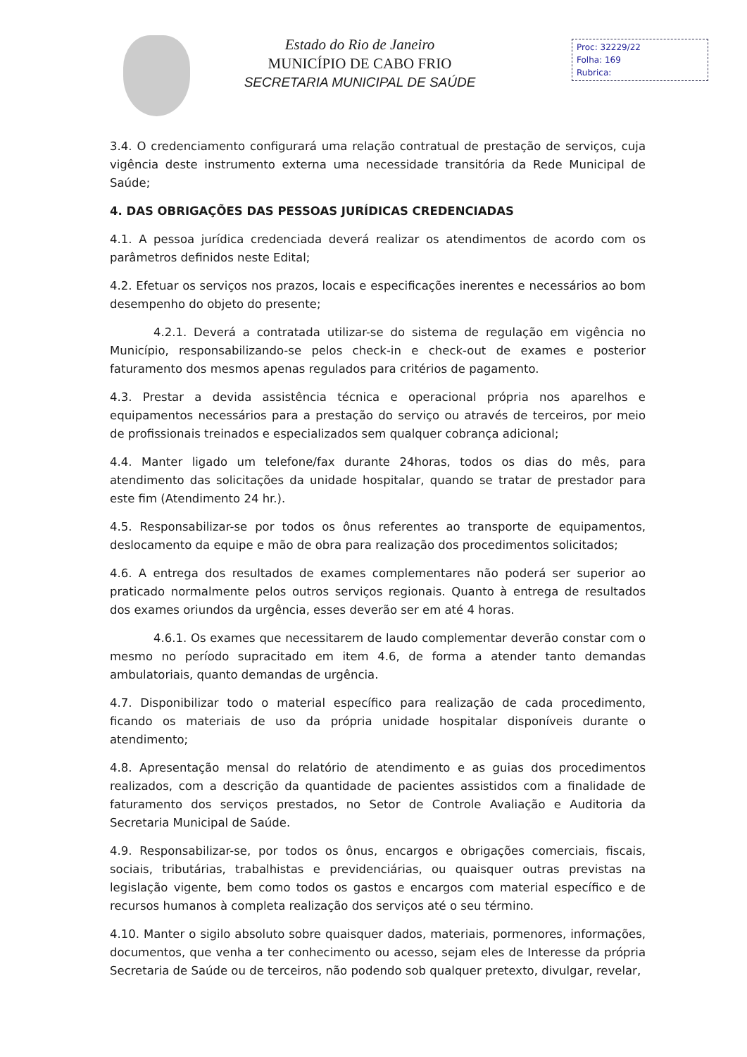Estado do Rio de Janeiro
MUNICÍPIO DE CABO FRIO
SECRETARIA MUNICIPAL DE SAÚDE
Proc: 32229/22
Folha: 169
Rubrica:
3.4. O credenciamento configurará uma relação contratual de prestação de serviços, cuja vigência deste instrumento externa uma necessidade transitória da Rede Municipal de Saúde;
4. DAS OBRIGAÇÕES DAS PESSOAS JURÍDICAS CREDENCIADAS
4.1. A pessoa jurídica credenciada deverá realizar os atendimentos de acordo com os parâmetros definidos neste Edital;
4.2. Efetuar os serviços nos prazos, locais e especificações inerentes e necessários ao bom desempenho do objeto do presente;
4.2.1. Deverá a contratada utilizar-se do sistema de regulação em vigência no Município, responsabilizando-se pelos check-in e check-out de exames e posterior faturamento dos mesmos apenas regulados para critérios de pagamento.
4.3. Prestar a devida assistência técnica e operacional própria nos aparelhos e equipamentos necessários para a prestação do serviço ou através de terceiros, por meio de profissionais treinados e especializados sem qualquer cobrança adicional;
4.4. Manter ligado um telefone/fax durante 24horas, todos os dias do mês, para atendimento das solicitações da unidade hospitalar, quando se tratar de prestador para este fim (Atendimento 24 hr.).
4.5. Responsabilizar-se por todos os ônus referentes ao transporte de equipamentos, deslocamento da equipe e mão de obra para realização dos procedimentos solicitados;
4.6. A entrega dos resultados de exames complementares não poderá ser superior ao praticado normalmente pelos outros serviços regionais. Quanto à entrega de resultados dos exames oriundos da urgência, esses deverão ser em até 4 horas.
4.6.1. Os exames que necessitarem de laudo complementar deverão constar com o mesmo no período supracitado em item 4.6, de forma a atender tanto demandas ambulatoriais, quanto demandas de urgência.
4.7. Disponibilizar todo o material específico para realização de cada procedimento, ficando os materiais de uso da própria unidade hospitalar disponíveis durante o atendimento;
4.8. Apresentação mensal do relatório de atendimento e as guias dos procedimentos realizados, com a descrição da quantidade de pacientes assistidos com a finalidade de faturamento dos serviços prestados, no Setor de Controle Avaliação e Auditoria da Secretaria Municipal de Saúde.
4.9. Responsabilizar-se, por todos os ônus, encargos e obrigações comerciais, fiscais, sociais, tributárias, trabalhistas e previdenciárias, ou quaisquer outras previstas na legislação vigente, bem como todos os gastos e encargos com material específico e de recursos humanos à completa realização dos serviços até o seu término.
4.10. Manter o sigilo absoluto sobre quaisquer dados, materiais, pormenores, informações, documentos, que venha a ter conhecimento ou acesso, sejam eles de Interesse da própria Secretaria de Saúde ou de terceiros, não podendo sob qualquer pretexto, divulgar, revelar,